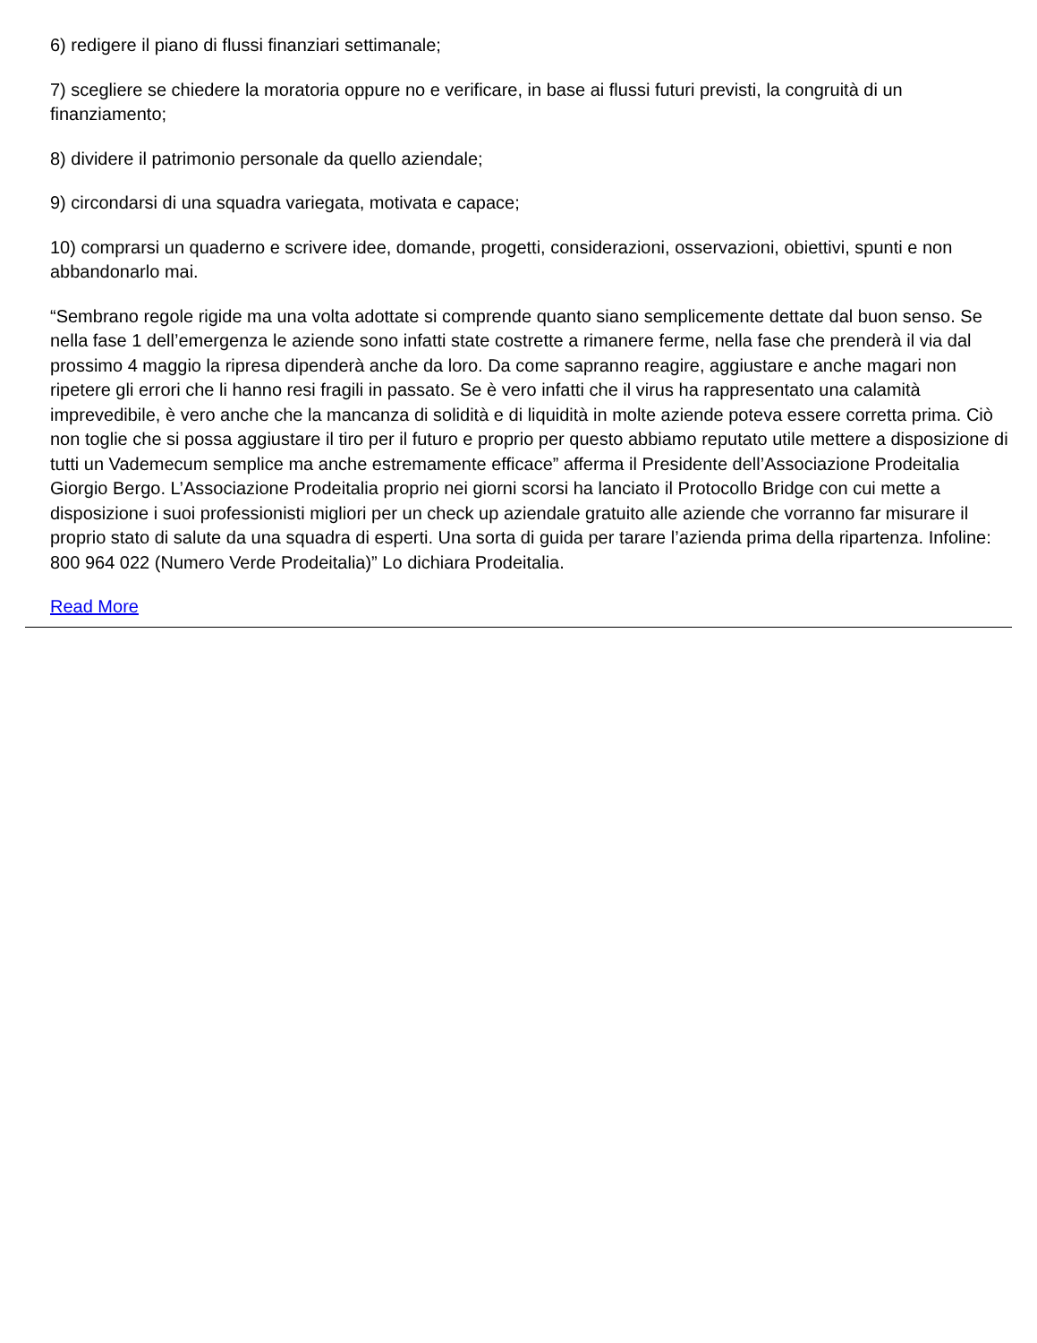6) redigere il piano di flussi finanziari settimanale;
7) scegliere se chiedere la moratoria oppure no e verificare, in base ai flussi futuri previsti, la congruità di un finanziamento;
8) dividere il patrimonio personale da quello aziendale;
9) circondarsi di una squadra variegata, motivata e capace;
10) comprarsi un quaderno e scrivere idee, domande, progetti, considerazioni, osservazioni, obiettivi, spunti e non abbandonarlo mai.
“Sembrano regole rigide ma una volta adottate si comprende quanto siano semplicemente dettate dal buon senso. Se nella fase 1 dell’emergenza le aziende sono infatti state costrette a rimanere ferme, nella fase che prenderà il via dal prossimo 4 maggio la ripresa dipenderà anche da loro. Da come sapranno reagire, aggiustare e anche magari non ripetere gli errori che li hanno resi fragili in passato. Se è vero infatti che il virus ha rappresentato una calamità imprevedibile, è vero anche che la mancanza di solidità e di liquidità in molte aziende poteva essere corretta prima. Ciò non toglie che si possa aggiustare il tiro per il futuro e proprio per questo abbiamo reputato utile mettere a disposizione di tutti un Vademecum semplice ma anche estremamente efficace” afferma il Presidente dell’Associazione Prodeitalia Giorgio Bergo. L’Associazione Prodeitalia proprio nei giorni scorsi ha lanciato il Protocollo Bridge con cui mette a disposizione i suoi professionisti migliori per un check up aziendale gratuito alle aziende che vorranno far misurare il proprio stato di salute da una squadra di esperti. Una sorta di guida per tarare l’azienda prima della ripartenza. Infoline: 800 964 022 (Numero Verde Prodeitalia)” Lo dichiara Prodeitalia.
Read More